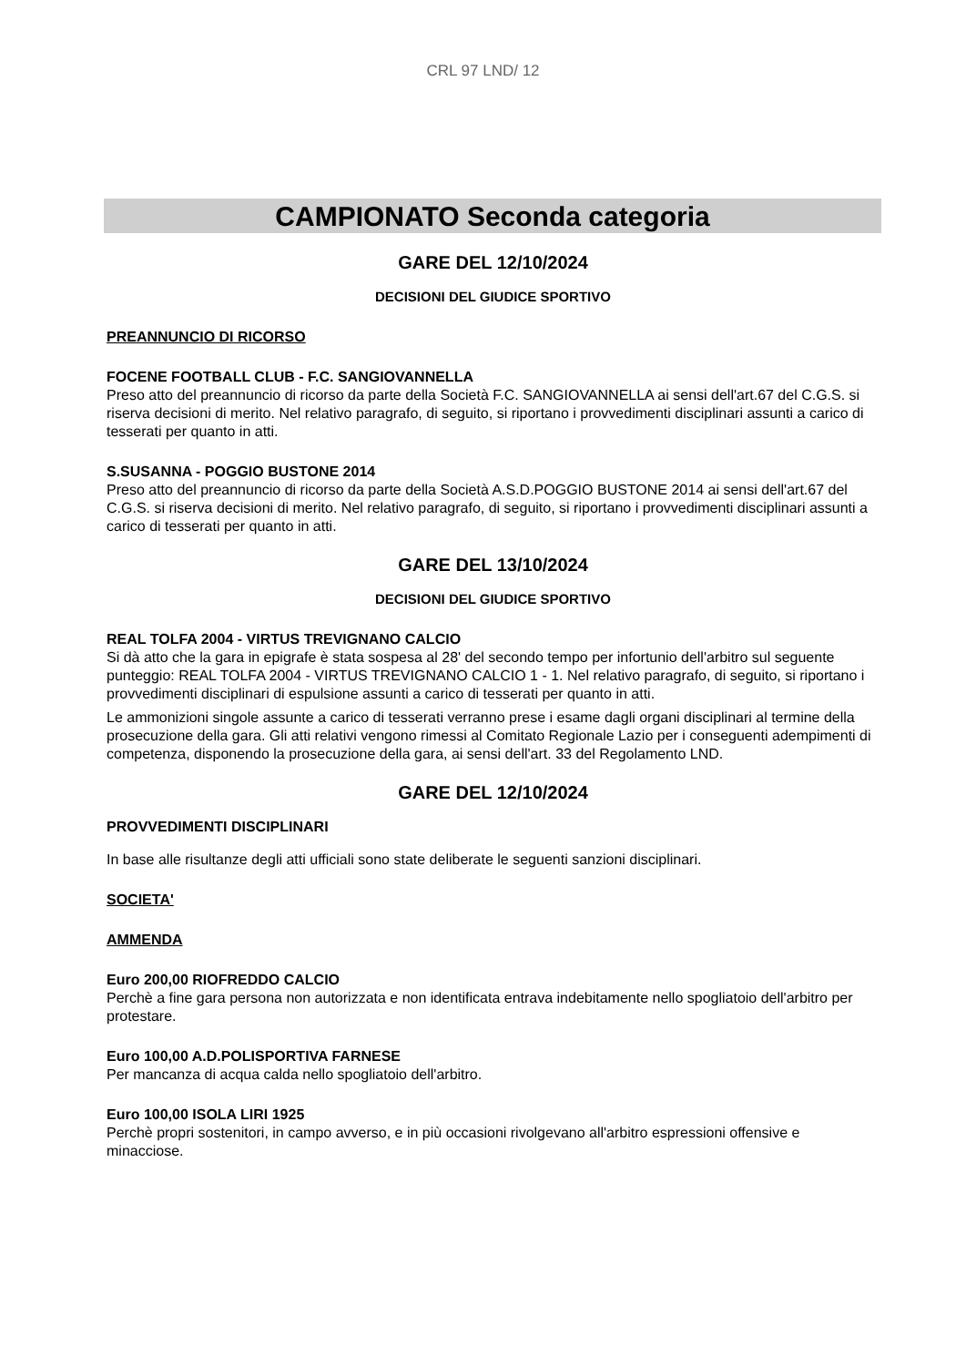CRL 97 LND/ 12
CAMPIONATO Seconda categoria
GARE DEL 12/10/2024
DECISIONI DEL GIUDICE SPORTIVO
PREANNUNCIO DI RICORSO
FOCENE FOOTBALL CLUB - F.C. SANGIOVANNELLA
Preso atto del preannuncio di ricorso da parte della Società F.C. SANGIOVANNELLA ai sensi dell'art.67 del C.G.S. si riserva decisioni di merito. Nel relativo paragrafo, di seguito, si riportano i provvedimenti disciplinari assunti a carico di tesserati per quanto in atti.
S.SUSANNA - POGGIO BUSTONE 2014
Preso atto del preannuncio di ricorso da parte della Società A.S.D.POGGIO BUSTONE 2014 ai sensi dell'art.67 del C.G.S. si riserva decisioni di merito. Nel relativo paragrafo, di seguito, si riportano i provvedimenti disciplinari assunti a carico di tesserati per quanto in atti.
GARE DEL 13/10/2024
DECISIONI DEL GIUDICE SPORTIVO
REAL TOLFA 2004 - VIRTUS TREVIGNANO CALCIO
Si dà atto che la gara in epigrafe è stata sospesa al 28' del secondo tempo per infortunio dell'arbitro sul seguente punteggio: REAL TOLFA 2004 - VIRTUS TREVIGNANO CALCIO 1 - 1. Nel relativo paragrafo, di seguito, si riportano i provvedimenti disciplinari di espulsione assunti a carico di tesserati per quanto in atti.
Le ammonizioni singole assunte a carico di tesserati verranno prese i esame dagli organi disciplinari al termine della prosecuzione della gara. Gli atti relativi vengono rimessi al Comitato Regionale Lazio per i conseguenti adempimenti di competenza, disponendo la prosecuzione della gara, ai sensi dell'art. 33 del Regolamento LND.
GARE DEL 12/10/2024
PROVVEDIMENTI DISCIPLINARI
In base alle risultanze degli atti ufficiali sono state deliberate le seguenti sanzioni disciplinari.
SOCIETA'
AMMENDA
Euro 200,00 RIOFREDDO CALCIO
Perchè a fine gara persona non autorizzata e non identificata entrava indebitamente nello spogliatoio dell'arbitro per protestare.
Euro 100,00 A.D.POLISPORTIVA FARNESE
Per mancanza di acqua calda nello spogliatoio dell'arbitro.
Euro 100,00 ISOLA LIRI 1925
Perchè propri sostenitori, in campo avverso, e in più occasioni rivolgevano all'arbitro espressioni offensive e minacciose.